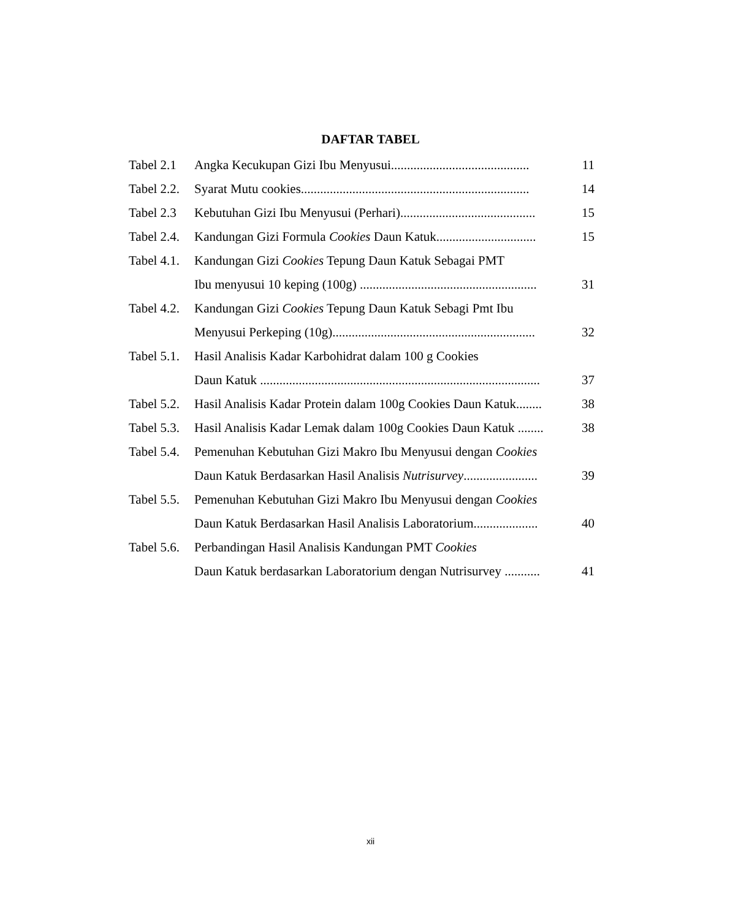DAFTAR TABEL
| Tabel 2.1 | Angka Kecukupan Gizi Ibu Menyusui........................................... | 11 |
| Tabel 2.2. | Syarat Mutu cookies....................................................................... | 14 |
| Tabel 2.3 | Kebutuhan Gizi Ibu Menyusui (Perhari).......................................... | 15 |
| Tabel 2.4. | Kandungan Gizi Formula Cookies Daun Katuk............................... | 15 |
| Tabel 4.1. | Kandungan Gizi Cookies Tepung Daun Katuk Sebagai PMT | |
| | Ibu menyusui 10 keping (100g) ....................................................... | 31 |
| Tabel 4.2. | Kandungan Gizi Cookies Tepung Daun Katuk Sebagi Pmt Ibu | |
| | Menyusui Perkeping (10g)............................................................... | 32 |
| Tabel 5.1. | Hasil Analisis Kadar Karbohidrat dalam 100 g Cookies | |
| | Daun Katuk ....................................................................................... | 37 |
| Tabel 5.2. | Hasil Analisis Kadar Protein dalam 100g Cookies Daun Katuk........ | 38 |
| Tabel 5.3. | Hasil Analisis Kadar Lemak dalam 100g Cookies Daun Katuk ........ | 38 |
| Tabel 5.4. | Pemenuhan Kebutuhan Gizi Makro Ibu Menyusui dengan Cookies | |
| | Daun Katuk Berdasarkan Hasil Analisis Nutrisurvey ....................... | 39 |
| Tabel 5.5. | Pemenuhan Kebutuhan Gizi Makro Ibu Menyusui dengan Cookies | |
| | Daun Katuk Berdasarkan Hasil Analisis Laboratorium.................... | 40 |
| Tabel 5.6. | Perbandingan Hasil Analisis Kandungan PMT Cookies | |
| | Daun Katuk berdasarkan Laboratorium dengan Nutrisurvey ........... | 41 |
xii